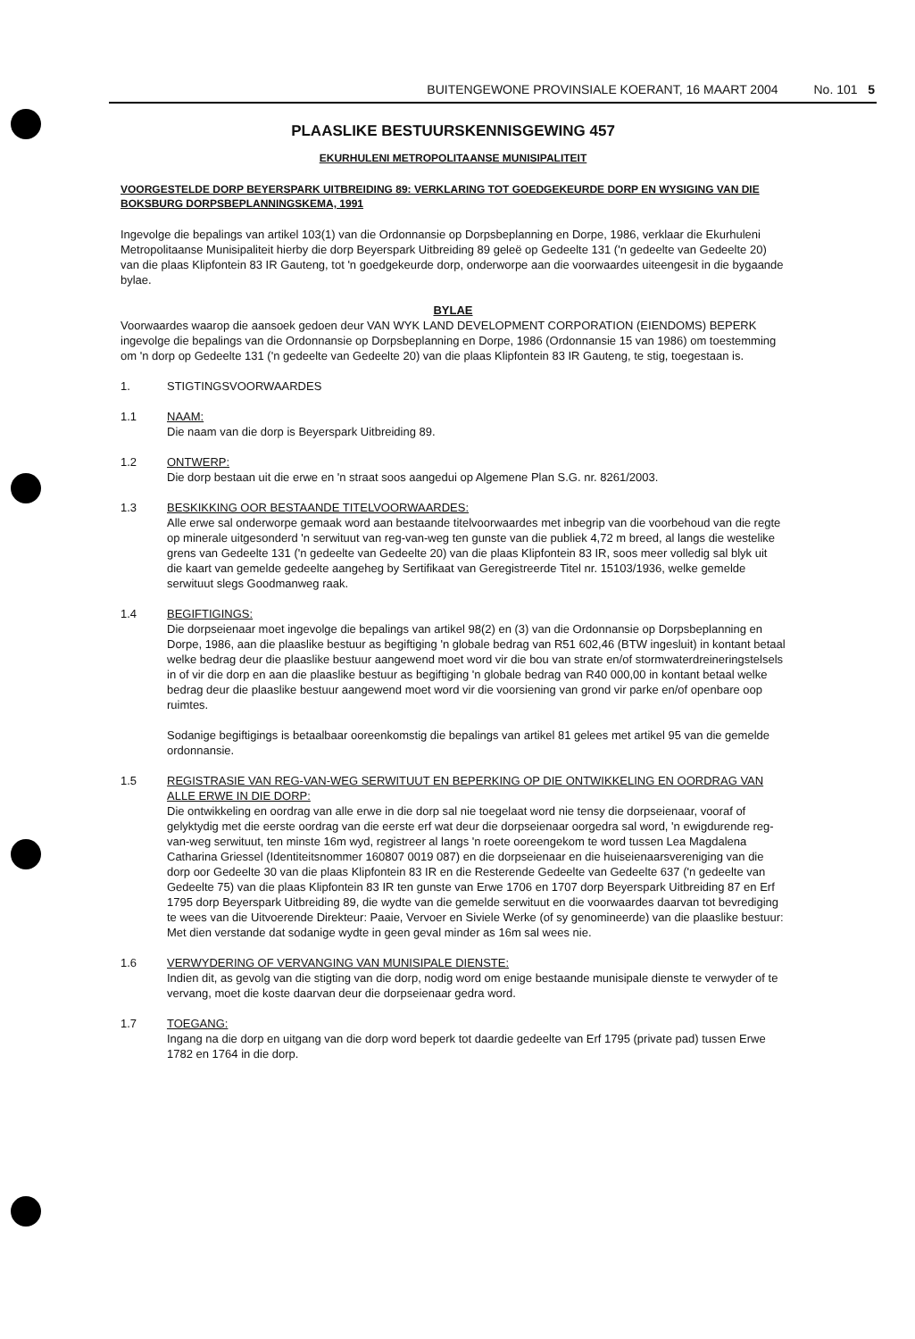BUITENGEWONE PROVINSIALE KOERANT, 16 MAART 2004 No. 101 5
PLAASLIKE BESTUURSKENNISGEWING 457
EKURHULENI METROPOLITAANSE MUNISIPALITEIT
VOORGESTELDE DORP BEYERSPARK UITBREIDING 89: VERKLARING TOT GOEDGEKEURDE DORP EN WYSIGING VAN DIE BOKSBURG DORPSBEPLANNINGSKEMA, 1991
Ingevolge die bepalings van artikel 103(1) van die Ordonnansie op Dorpsbeplanning en Dorpe, 1986, verklaar die Ekurhuleni Metropolitaanse Munisipaliteit hierby die dorp Beyerspark Uitbreiding 89 geleë op Gedeelte 131 ('n gedeelte van Gedeelte 20) van die plaas Klipfontein 83 IR Gauteng, tot 'n goedgekeurde dorp, onderworpe aan die voorwaardes uiteengesit in die bygaande bylae.
BYLAE
Voorwaardes waarop die aansoek gedoen deur VAN WYK LAND DEVELOPMENT CORPORATION (EIENDOMS) BEPERK ingevolge die bepalings van die Ordonnansie op Dorpsbeplanning en Dorpe, 1986 (Ordonnansie 15 van 1986) om toestemming om 'n dorp op Gedeelte 131 ('n gedeelte van Gedeelte 20) van die plaas Klipfontein 83 IR Gauteng, te stig, toegestaan is.
1. STIGTINGSVOORWAARDES
1.1 NAAM:
Die naam van die dorp is Beyerspark Uitbreiding 89.
1.2 ONTWERP:
Die dorp bestaan uit die erwe en 'n straat soos aangedui op Algemene Plan S.G. nr. 8261/2003.
1.3 BESKIKKING OOR BESTAANDE TITELVOORWAARDES:
Alle erwe sal onderworpe gemaak word aan bestaande titelvoorwaardes met inbegrip van die voorbehoud van die regte op minerale uitgesonderd 'n serwituut van reg-van-weg ten gunste van die publiek 4,72 m breed, al langs die westelike grens van Gedeelte 131 ('n gedeelte van Gedeelte 20) van die plaas Klipfontein 83 IR, soos meer volledig sal blyk uit die kaart van gemelde gedeelte aangeheg by Sertifikaat van Geregistreerde Titel nr. 15103/1936, welke gemelde serwituut slegs Goodmanweg raak.
1.4 BEGIFTIGINGS:
Die dorpseienaar moet ingevolge die bepalings van artikel 98(2) en (3) van die Ordonnansie op Dorpsbeplanning en Dorpe, 1986, aan die plaaslike bestuur as begiftiging 'n globale bedrag van R51 602,46 (BTW ingesluit) in kontant betaal welke bedrag deur die plaaslike bestuur aangewend moet word vir die bou van strate en/of stormwaterdreineringstelsels in of vir die dorp en aan die plaaslike bestuur as begiftiging 'n globale bedrag van R40 000,00 in kontant betaal welke bedrag deur die plaaslike bestuur aangewend moet word vir die voorsiening van grond vir parke en/of openbare oop ruimtes.
Sodanige begiftigings is betaalbaar ooreenkomstig die bepalings van artikel 81 gelees met artikel 95 van die gemelde ordonnansie.
1.5 REGISTRASIE VAN REG-VAN-WEG SERWITUUT EN BEPERKING OP DIE ONTWIKKELING EN OORDRAG VAN ALLE ERWE IN DIE DORP:
Die ontwikkeling en oordrag van alle erwe in die dorp sal nie toegelaat word nie tensy die dorpseienaar, vooraf of gelyktydig met die eerste oordrag van die eerste erf wat deur die dorpseienaar oorgedra sal word, 'n ewigdurende reg-van-weg serwituut, ten minste 16m wyd, registreer al langs 'n roete ooreengekom te word tussen Lea Magdalena Catharina Griessel (Identiteitsnommer 160807 0019 087) en die dorpseienaar en die huiseienaarsvereniging van die dorp oor Gedeelte 30 van die plaas Klipfontein 83 IR en die Resterende Gedeelte van Gedeelte 637 ('n gedeelte van Gedeelte 75) van die plaas Klipfontein 83 IR ten gunste van Erwe 1706 en 1707 dorp Beyerspark Uitbreiding 87 en Erf 1795 dorp Beyerspark Uitbreiding 89, die wydte van die gemelde serwituut en die voorwaardes daarvan tot bevrediging te wees van die Uitvoerende Direkteur: Paaie, Vervoer en Siviele Werke (of sy genomineerde) van die plaaslike bestuur: Met dien verstande dat sodanige wydte in geen geval minder as 16m sal wees nie.
1.6 VERWYDERING OF VERVANGING VAN MUNISIPALE DIENSTE:
Indien dit, as gevolg van die stigting van die dorp, nodig word om enige bestaande munisipale dienste te verwyder of te vervang, moet die koste daarvan deur die dorpseienaar gedra word.
1.7 TOEGANG:
Ingang na die dorp en uitgang van die dorp word beperk tot daardie gedeelte van Erf 1795 (private pad) tussen Erwe 1782 en 1764 in die dorp.